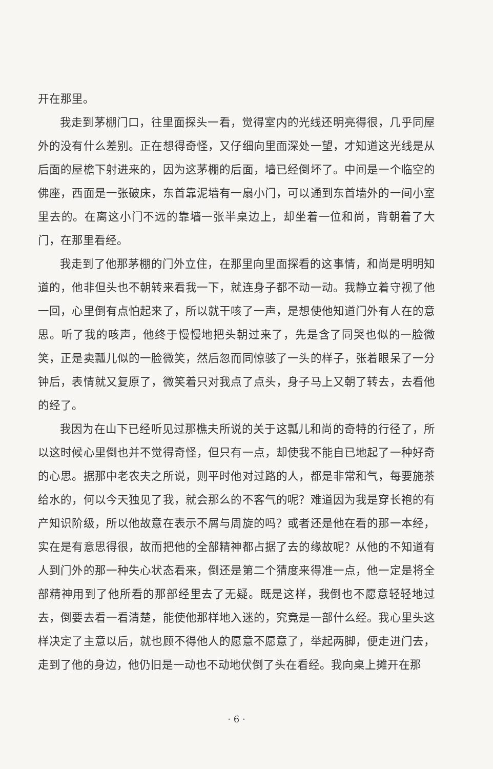开在那里。
我走到茅棚门口，往里面探头一看，觉得室内的光线还明亮得很，几乎同屋外的没有什么差别。正在想得奇怪，又仔细向里面深处一望，才知道这光线是从后面的屋檐下射进来的，因为这茅棚的后面，墙已经倒坏了。中间是一个临空的佛座，西面是一张破床，东首靠泥墙有一扇小门，可以通到东首墙外的一间小室里去的。在离这小门不远的靠墙一张半桌边上，却坐着一位和尚，背朝着了大门，在那里看经。
我走到了他那茅棚的门外立住，在那里向里面探看的这事情，和尚是明明知道的，他非但头也不朝转来看我一下，就连身子都不动一动。我静立着守视了他一回，心里倒有点怕起来了，所以就干咳了一声，是想使他知道门外有人在的意思。听了我的咳声，他终于慢慢地把头朝过来了，先是含了同哭也似的一脸微笑，正是卖瓢儿似的一脸微笑，然后忽而同惊骇了一头的样子，张着眼呆了一分钟后，表情就又复原了，微笑着只对我点了点头，身子马上又朝了转去，去看他的经了。
我因为在山下已经听见过那樵夫所说的关于这瓢儿和尚的奇特的行径了，所以这时候心里倒也并不觉得奇怪，但只有一点，却使我不能自已地起了一种好奇的心思。据那中老农夫之所说，则平时他对过路的人，都是非常和气，每要施茶给水的，何以今天独见了我，就会那么的不客气的呢？难道因为我是穿长袍的有产知识阶级，所以他故意在表示不屑与周旋的吗？或者还是他在看的那一本经，实在是有意思得很，故而把他的全部精神都占据了去的缘故呢？从他的不知道有人到门外的那一种失心状态看来，倒还是第二个猜度来得准一点，他一定是将全部精神用到了他所看的那部经里去了无疑。既是这样，我倒也不愿意轻轻地过去，倒要去看一看清楚，能使他那样地入迷的，究竟是一部什么经。我心里头这样决定了主意以后，就也顾不得他人的愿意不愿意了，举起两脚，便走进门去，走到了他的身边，他仍旧是一动也不动地伏倒了头在看经。我向桌上摊开在那
· 6 ·